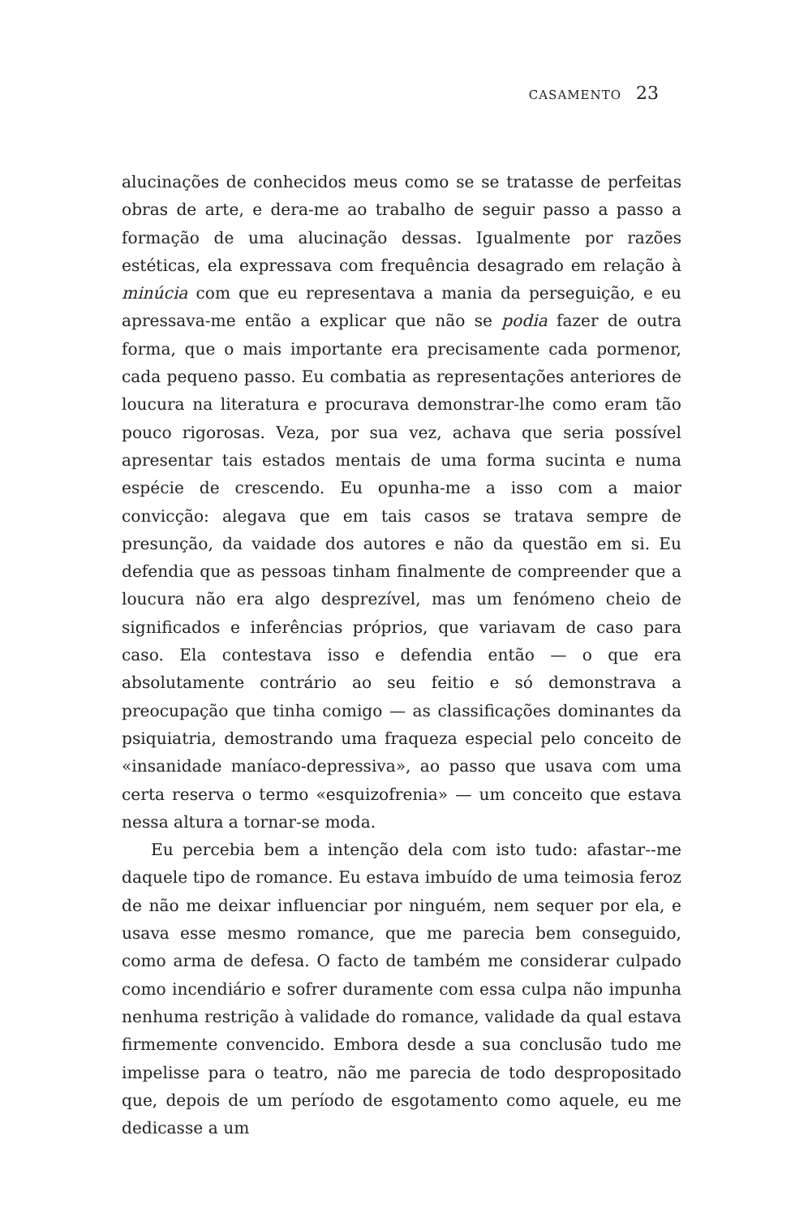CASAMENTO 23
alucinações de conhecidos meus como se se tratasse de perfeitas obras de arte, e dera-me ao trabalho de seguir passo a passo a formação de uma alucinação dessas. Igualmente por razões estéticas, ela expressava com frequência desagrado em relação à minúcia com que eu representava a mania da perseguição, e eu apressava-me então a explicar que não se podia fazer de outra forma, que o mais importante era precisamente cada pormenor, cada pequeno passo. Eu combatia as representações anteriores de loucura na literatura e procurava demonstrar-lhe como eram tão pouco rigorosas. Veza, por sua vez, achava que seria possível apresentar tais estados mentais de uma forma sucinta e numa espécie de crescendo. Eu opunha-me a isso com a maior convicção: alegava que em tais casos se tratava sempre de presunção, da vaidade dos autores e não da questão em si. Eu defendia que as pessoas tinham finalmente de compreender que a loucura não era algo desprezível, mas um fenómeno cheio de significados e inferências próprios, que variavam de caso para caso. Ela contestava isso e defendia então — o que era absolutamente contrário ao seu feitio e só demonstrava a preocupação que tinha comigo — as classificações dominantes da psiquiatria, demostrando uma fraqueza especial pelo conceito de «insanidade maníaco-depressiva», ao passo que usava com uma certa reserva o termo «esquizofrenia» — um conceito que estava nessa altura a tornar-se moda.
Eu percebia bem a intenção dela com isto tudo: afastar--me daquele tipo de romance. Eu estava imbuído de uma teimosia feroz de não me deixar influenciar por ninguém, nem sequer por ela, e usava esse mesmo romance, que me parecia bem conseguido, como arma de defesa. O facto de também me considerar culpado como incendiário e sofrer duramente com essa culpa não impunha nenhuma restrição à validade do romance, validade da qual estava firmemente convencido. Embora desde a sua conclusão tudo me impelisse para o teatro, não me parecia de todo despropositado que, depois de um período de esgotamento como aquele, eu me dedicasse a um